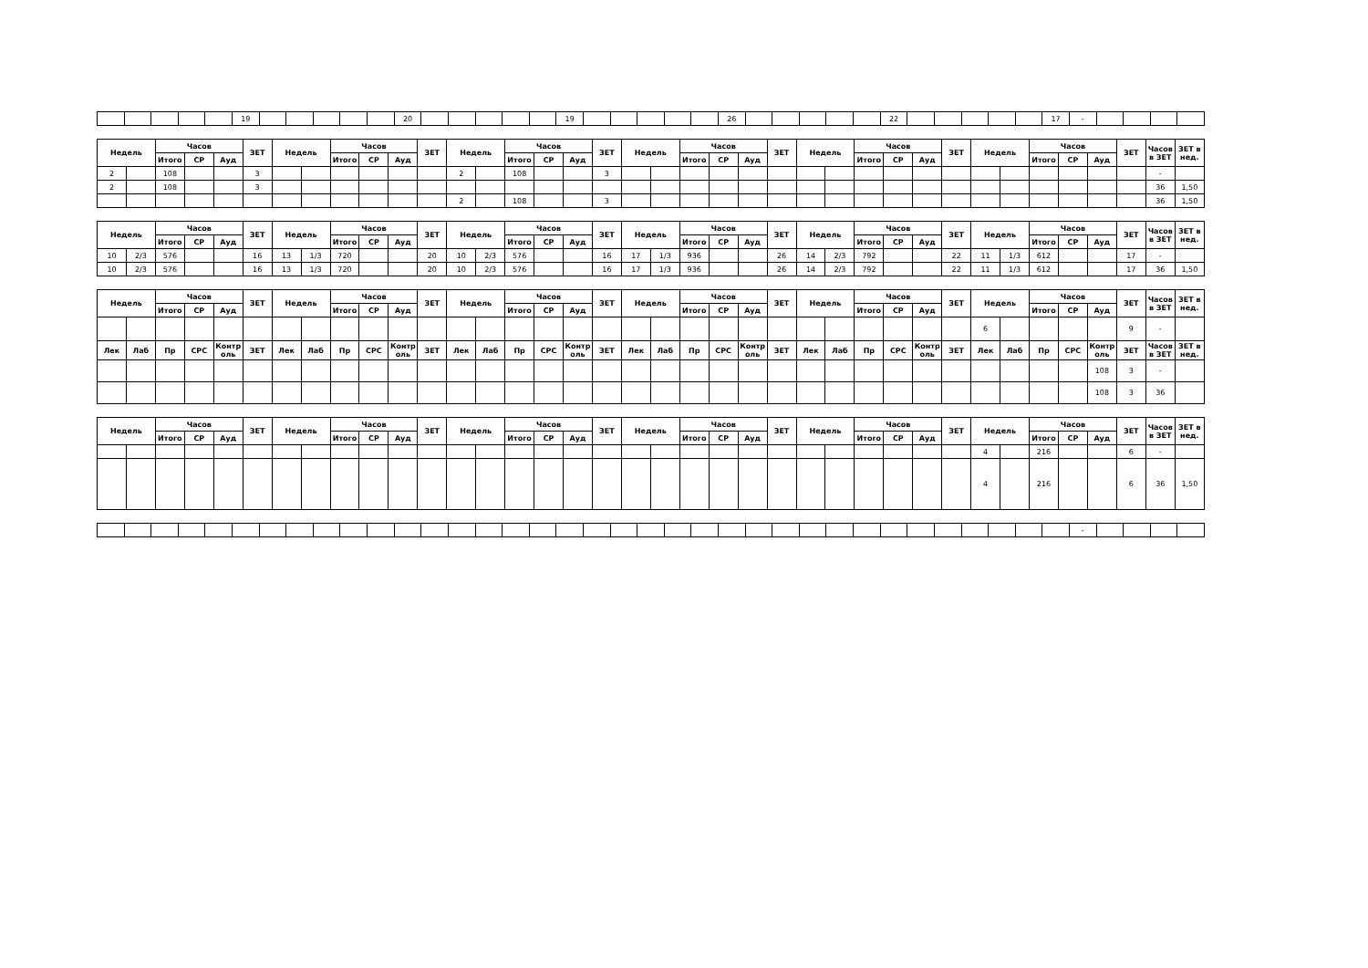| | | | | | 19 | | | | | | 20 | | | | | | 19 | | | | | | 26 | | | | | | 22 | | | | | | 17 | - | | | | |
| Недель | | Часов | | | ЗЕТ | Недель | | Часов | | | ЗЕТ | Недель | | Часов | | | ЗЕТ | Недель | | Часов | | | ЗЕТ | Недель | | Часов | | | ЗЕТ | Недель | | Часов | | | ЗЕТ | Часов в ЗЕТ | ЗЕТ в нед. |
| --- | --- | --- | --- | --- | --- | --- | --- | --- | --- | --- | --- | --- | --- | --- | --- | --- | --- | --- | --- | --- | --- | --- | --- | --- | --- | --- | --- | --- | --- | --- | --- | --- | --- | --- | --- | --- | --- |
| | | Итого | СР | Ауд | | | | Итого | СР | Ауд | | | | Итого | СР | Ауд | | | | Итого | СР | Ауд | | | | Итого | СР | Ауд | | | | Итого | СР | Ауд | | | |
| 2 | | 108 | | | 3 | | | | | | | 2 | | 108 | | | 3 | | | | | | | | | | | | | | | | | | | - | |
| 2 | | 108 | | | 3 | | | | | | | | | | | | | | | | | | | | | | | | | | | | | | | 36 | 1,50 |
| | | | | | | | | | | | | 2 | | 108 | | | 3 | | | | | | | | | | | | | | | | | | | 36 | 1,50 |
| Недель | | Часов | | | ЗЕТ | Недель | | Часов | | | ЗЕТ | Недель | | Часов | | | ЗЕТ | Недель | | Часов | | | ЗЕТ | Недель | | Часов | | | ЗЕТ | Недель | | Часов | | | ЗЕТ | Часов в ЗЕТ | ЗЕТ в нед. |
| --- | --- | --- | --- | --- | --- | --- | --- | --- | --- | --- | --- | --- | --- | --- | --- | --- | --- | --- | --- | --- | --- | --- | --- | --- | --- | --- | --- | --- | --- | --- | --- | --- | --- | --- | --- | --- | --- |
| | | Итого | СР | Ауд | | | | Итого | СР | Ауд | | | | Итого | СР | Ауд | | | | Итого | СР | Ауд | | | | Итого | СР | Ауд | | | | Итого | СР | Ауд | | | |
| 10 | 2/3 | 576 | | | 16 | 13 | 1/3 | 720 | | | 20 | 10 | 2/3 | 576 | | | 16 | 17 | 1/3 | 936 | | | 26 | 14 | 2/3 | 792 | | | 22 | 11 | 1/3 | 612 | | | 17 | - | |
| 10 | 2/3 | 576 | | | 16 | 13 | 1/3 | 720 | | | 20 | 10 | 2/3 | 576 | | | 16 | 17 | 1/3 | 936 | | | 26 | 14 | 2/3 | 792 | | | 22 | 11 | 1/3 | 612 | | | 17 | 36 | 1,50 |
| Недель | | Часов | | | ЗЕТ | Недель | | Часов | | | ЗЕТ | Недель | | Часов | | | ЗЕТ | Недель | | Часов | | | ЗЕТ | Недель | | Часов | | | ЗЕТ | Недель | | Часов | | | ЗЕТ | Часов в ЗЕТ | ЗЕТ в нед. |
| --- | --- | --- | --- | --- | --- | --- | --- | --- | --- | --- | --- | --- | --- | --- | --- | --- | --- | --- | --- | --- | --- | --- | --- | --- | --- | --- | --- | --- | --- | --- | --- | --- | --- | --- | --- | --- | --- |
| | | Итого | СР | Ауд | | | | Итого | СР | Ауд | | | | Итого | СР | Ауд | | | | Итого | СР | Ауд | | | | Итого | СР | Ауд | | | | Итого | СР | Ауд | | | |
| | | | | | | | | | | | | | | | | | | | | | | | | | | | | | | 6 | | | | | 9 | - | |
| Лек | Лаб | Пр | СРС | Контр оль | ЗЕТ | Лек | Лаб | Пр | СРС | Контр оль | ЗЕТ | Лек | Лаб | Пр | СРС | Контр оль | ЗЕТ | Лек | Лаб | Пр | СРС | Контр оль | ЗЕТ | Лек | Лаб | Пр | СРС | Контр оль | ЗЕТ | Лек | Лаб | Пр | СРС | Контр оль | ЗЕТ | Часов в ЗЕТ | ЗЕТ в нед. |
| | | | | | | | | | | | | | | | | | | | | | | | | | | | | | | | | | | 108 | 3 | - | |
| | | | | | | | | | | | | | | | | | | | | | | | | | | | | | | | | | | 108 | 3 | 36 | |
| Недель | | Часов | | | ЗЕТ | Недель | | Часов | | | ЗЕТ | Недель | | Часов | | | ЗЕТ | Недель | | Часов | | | ЗЕТ | Недель | | Часов | | | ЗЕТ | Недель | | Часов | | | ЗЕТ | Часов в ЗЕТ | ЗЕТ в нед. |
| --- | --- | --- | --- | --- | --- | --- | --- | --- | --- | --- | --- | --- | --- | --- | --- | --- | --- | --- | --- | --- | --- | --- | --- | --- | --- | --- | --- | --- | --- | --- | --- | --- | --- | --- | --- | --- | --- |
| | | Итого | СР | Ауд | | | | Итого | СР | Ауд | | | | Итого | СР | Ауд | | | | Итого | СР | Ауд | | | | Итого | СР | Ауд | | | | Итого | СР | Ауд | | | |
| | | | | | | | | | | | | | | | | | | | | | | | | | | | | | | 4 | | 216 | | | 6 | - | |
| | | | | | | | | | | | | | | | | | | | | | | | | | | | | | | 4 | | 216 | | | 6 | 36 | 1,50 |
| | | | | | | | | | | | | | | | | | | | | | | | | | | | | | | | | | | | | - | | | | |